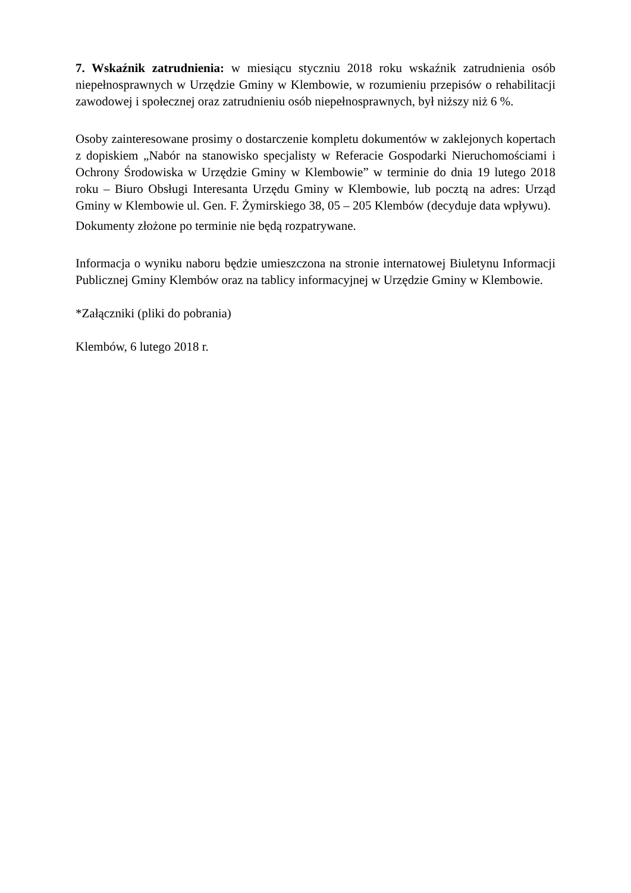7. Wskaźnik zatrudnienia: w miesiącu styczniu 2018 roku wskaźnik zatrudnienia osób niepełnosprawnych w Urzędzie Gminy w Klembowie, w rozumieniu przepisów o rehabilitacji zawodowej i społecznej oraz zatrudnieniu osób niepełnosprawnych, był niższy niż 6 %.
Osoby zainteresowane prosimy o dostarczenie kompletu dokumentów w zaklejonych kopertach z dopiskiem „Nabór na stanowisko specjalisty w Referacie Gospodarki Nieruchomościami i Ochrony Środowiska w Urzędzie Gminy w Klembowie” w terminie do dnia 19 lutego 2018 roku – Biuro Obsługi Interesanta Urzędu Gminy w Klembowie, lub pocztą na adres: Urząd Gminy w Klembowie ul. Gen. F. Żymirskiego 38, 05 – 205 Klembów (decyduje data wpływu).
Dokumenty złożone po terminie nie będą rozpatrywane.
Informacja o wyniku naboru będzie umieszczona na stronie internatowej Biuletynu Informacji Publicznej Gminy Klembów oraz na tablicy informacyjnej w Urzędzie Gminy w Klembowie.
*Załączniki (pliki do pobrania)
Klembów, 6 lutego 2018 r.